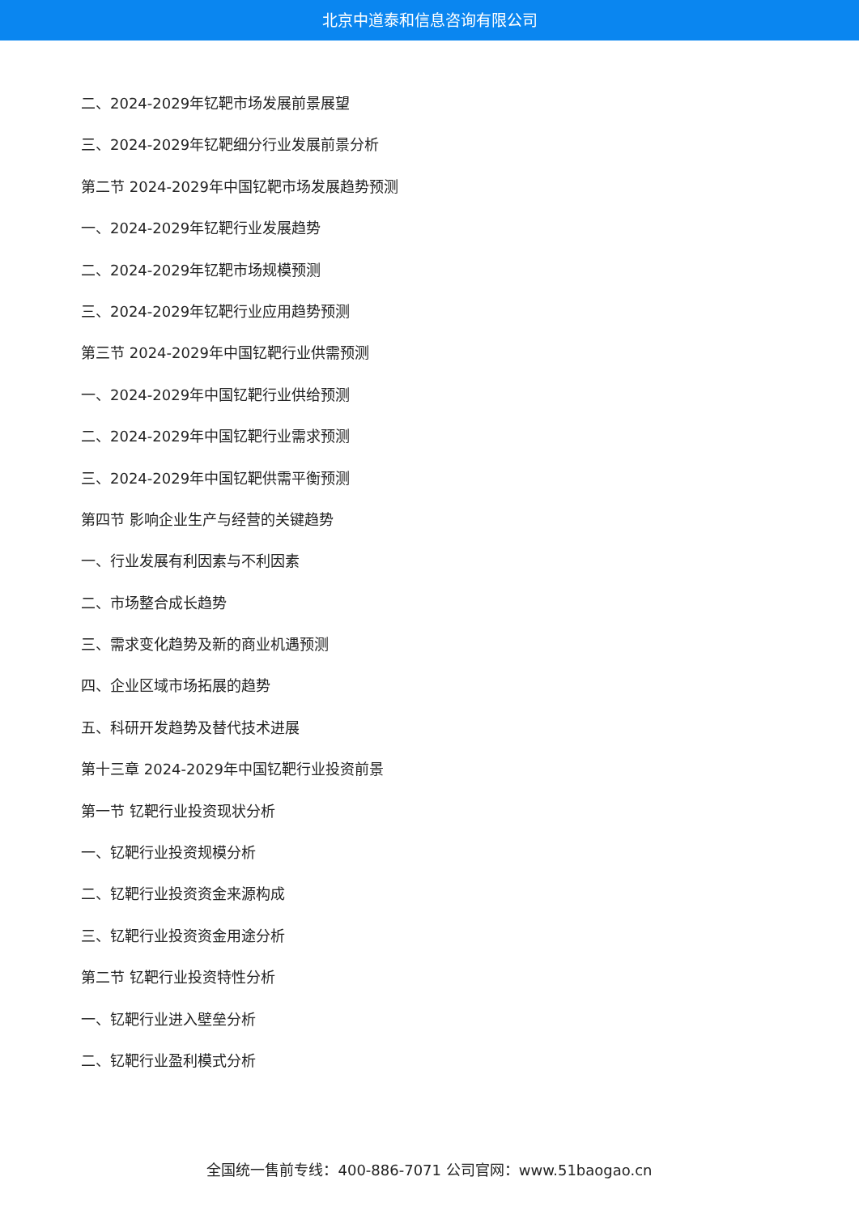北京中道泰和信息咨询有限公司
二、2024-2029年钇靶市场发展前景展望
三、2024-2029年钇靶细分行业发展前景分析
第二节 2024-2029年中国钇靶市场发展趋势预测
一、2024-2029年钇靶行业发展趋势
二、2024-2029年钇靶市场规模预测
三、2024-2029年钇靶行业应用趋势预测
第三节 2024-2029年中国钇靶行业供需预测
一、2024-2029年中国钇靶行业供给预测
二、2024-2029年中国钇靶行业需求预测
三、2024-2029年中国钇靶供需平衡预测
第四节 影响企业生产与经营的关键趋势
一、行业发展有利因素与不利因素
二、市场整合成长趋势
三、需求变化趋势及新的商业机遇预测
四、企业区域市场拓展的趋势
五、科研开发趋势及替代技术进展
第十三章 2024-2029年中国钇靶行业投资前景
第一节 钇靶行业投资现状分析
一、钇靶行业投资规模分析
二、钇靶行业投资资金来源构成
三、钇靶行业投资资金用途分析
第二节 钇靶行业投资特性分析
一、钇靶行业进入壁垒分析
二、钇靶行业盈利模式分析
全国统一售前专线：400-886-7071 公司官网：www.51baogao.cn